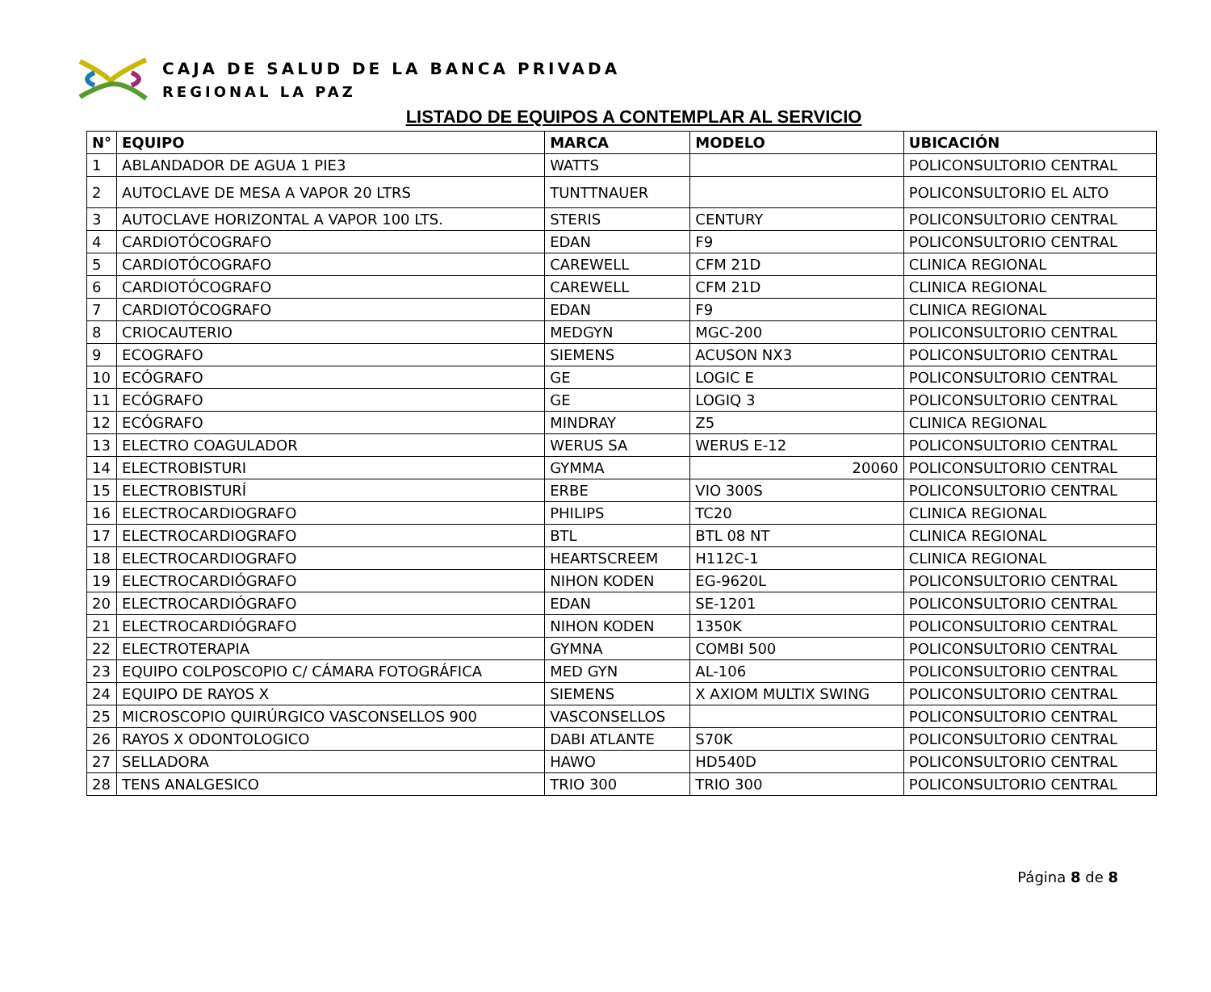CAJA DE SALUD DE LA BANCA PRIVADA
REGIONAL LA PAZ
LISTADO DE EQUIPOS A CONTEMPLAR AL SERVICIO
| N° | EQUIPO | MARCA | MODELO | UBICACIÓN |
| --- | --- | --- | --- | --- |
| 1 | ABLANDADOR DE AGUA 1 PIE3 | WATTS | | POLICONSULTORIO CENTRAL |
| 2 | AUTOCLAVE DE MESA A VAPOR 20 LTRS | TUNTTNAUER | | POLICONSULTORIO EL ALTO |
| 3 | AUTOCLAVE HORIZONTAL A VAPOR 100 LTS. | STERIS | CENTURY | POLICONSULTORIO CENTRAL |
| 4 | CARDIOTÓCOGRAFO | EDAN | F9 | POLICONSULTORIO CENTRAL |
| 5 | CARDIOTÓCOGRAFO | CAREWELL | CFM 21D | CLINICA REGIONAL |
| 6 | CARDIOTÓCOGRAFO | CAREWELL | CFM 21D | CLINICA REGIONAL |
| 7 | CARDIOTÓCOGRAFO | EDAN | F9 | CLINICA REGIONAL |
| 8 | CRIOCAUTERIO | MEDGYN | MGC-200 | POLICONSULTORIO CENTRAL |
| 9 | ECOGRAFO | SIEMENS | ACUSON NX3 | POLICONSULTORIO CENTRAL |
| 10 | ECÓGRAFO | GE | LOGIC E | POLICONSULTORIO CENTRAL |
| 11 | ECÓGRAFO | GE | LOGIQ 3 | POLICONSULTORIO CENTRAL |
| 12 | ECÓGRAFO | MINDRAY | Z5 | CLINICA REGIONAL |
| 13 | ELECTRO COAGULADOR | WERUS SA | WERUS E-12 | POLICONSULTORIO CENTRAL |
| 14 | ELECTROBISTURI | GYMMA | 20060 | POLICONSULTORIO CENTRAL |
| 15 | ELECTROBISTURÍ | ERBE | VIO 300S | POLICONSULTORIO CENTRAL |
| 16 | ELECTROCARDIOGRAFO | PHILIPS | TC20 | CLINICA REGIONAL |
| 17 | ELECTROCARDIOGRAFO | BTL | BTL 08 NT | CLINICA REGIONAL |
| 18 | ELECTROCARDIOGRAFO | HEARTSCREEM | H112C-1 | CLINICA REGIONAL |
| 19 | ELECTROCARDIÓGRAFO | NIHON KODEN | EG-9620L | POLICONSULTORIO CENTRAL |
| 20 | ELECTROCARDIÓGRAFO | EDAN | SE-1201 | POLICONSULTORIO CENTRAL |
| 21 | ELECTROCARDIÓGRAFO | NIHON KODEN | 1350K | POLICONSULTORIO CENTRAL |
| 22 | ELECTROTERAPIA | GYMNA | COMBI 500 | POLICONSULTORIO CENTRAL |
| 23 | EQUIPO COLPOSCOPIO C/ CÁMARA FOTOGRÁFICA | MED GYN | AL-106 | POLICONSULTORIO CENTRAL |
| 24 | EQUIPO DE RAYOS X | SIEMENS | X AXIOM MULTIX SWING | POLICONSULTORIO CENTRAL |
| 25 | MICROSCOPIO QUIRÚRGICO VASCONSELLOS 900 | VASCONSELLOS | | POLICONSULTORIO CENTRAL |
| 26 | RAYOS X ODONTOLOGICO | DABI ATLANTE | S70K | POLICONSULTORIO CENTRAL |
| 27 | SELLADORA | HAWO | HD540D | POLICONSULTORIO CENTRAL |
| 28 | TENS ANALGESICO | TRIO 300 | TRIO 300 | POLICONSULTORIO CENTRAL |
Página 8 de 8